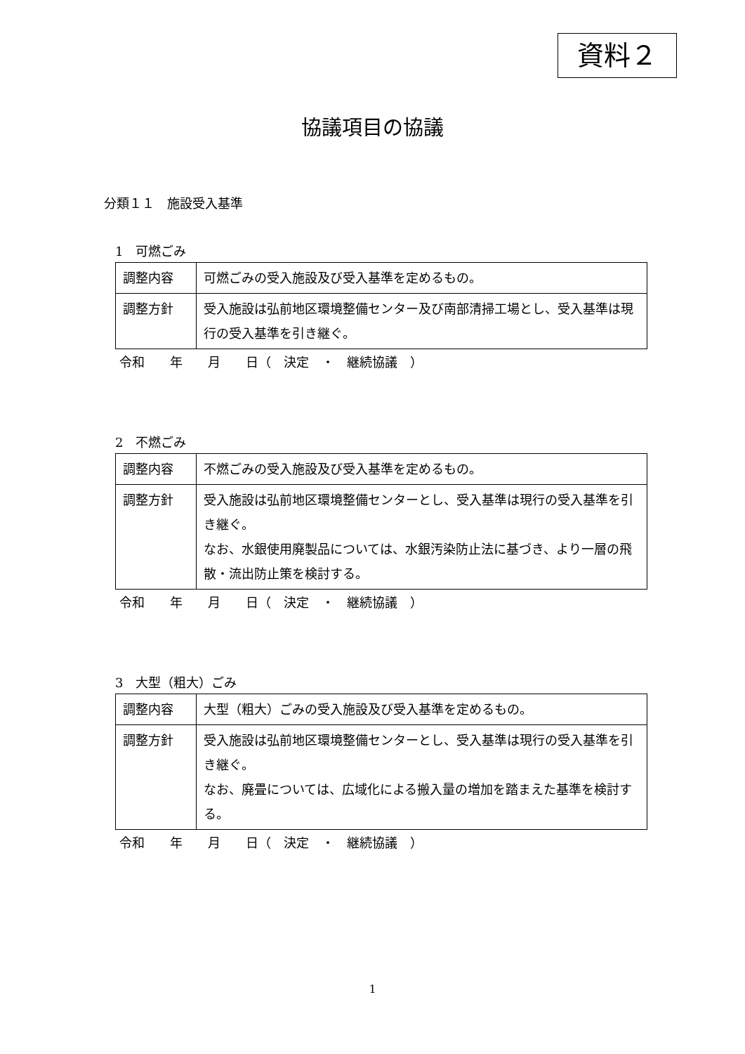資料２
協議項目の協議
分類１１　施設受入基準
1　可燃ごみ
| 調整内容 | 可燃ごみの受入施設及び受入基準を定めるもの。 |
| 調整方針 | 受入施設は弘前地区環境整備センター及び南部清掃工場とし、受入基準は現行の受入基準を引き継ぐ。 |
令和　　年　　月　　日（　決定　・　継続協議　）
2　不燃ごみ
| 調整内容 | 不燃ごみの受入施設及び受入基準を定めるもの。 |
| 調整方針 | 受入施設は弘前地区環境整備センターとし、受入基準は現行の受入基準を引き継ぐ。 なお、水銀使用廃製品については、水銀汚染防止法に基づき、より一層の飛散・流出防止策を検討する。 |
令和　　年　　月　　日（　決定　・　継続協議　）
3　大型（粗大）ごみ
| 調整内容 | 大型（粗大）ごみの受入施設及び受入基準を定めるもの。 |
| 調整方針 | 受入施設は弘前地区環境整備センターとし、受入基準は現行の受入基準を引き継ぐ。 なお、廃畳については、広域化による搬入量の増加を踏まえた基準を検討する。 |
令和　　年　　月　　日（　決定　・　継続協議　）
1